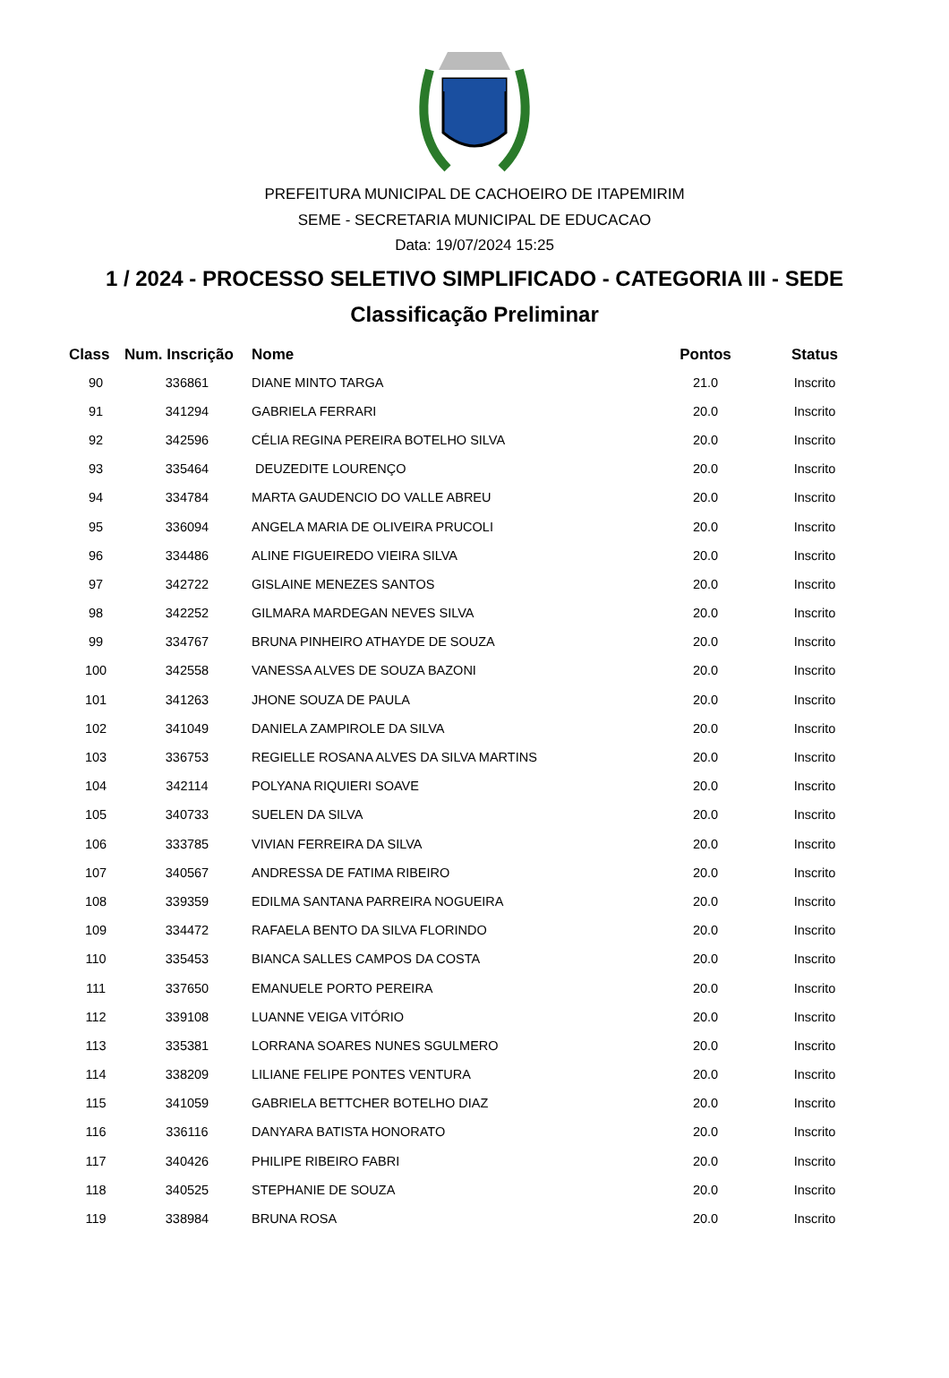PREFEITURA MUNICIPAL DE CACHOEIRO DE ITAPEMIRIM
SEME - SECRETARIA MUNICIPAL DE EDUCACAO
Data: 19/07/2024 15:25
1 / 2024 - PROCESSO SELETIVO SIMPLIFICADO - CATEGORIA III - SEDE
Classificação Preliminar
| Class | Num. Inscrição | Nome | Pontos | Status |
| --- | --- | --- | --- | --- |
| 90 | 336861 | DIANE MINTO TARGA | 21.0 | Inscrito |
| 91 | 341294 | GABRIELA FERRARI | 20.0 | Inscrito |
| 92 | 342596 | CÉLIA REGINA PEREIRA BOTELHO SILVA | 20.0 | Inscrito |
| 93 | 335464 | DEUZEDITE LOURENÇO | 20.0 | Inscrito |
| 94 | 334784 | MARTA GAUDENCIO DO VALLE ABREU | 20.0 | Inscrito |
| 95 | 336094 | ANGELA MARIA DE OLIVEIRA PRUCOLI | 20.0 | Inscrito |
| 96 | 334486 | ALINE FIGUEIREDO VIEIRA SILVA | 20.0 | Inscrito |
| 97 | 342722 | GISLAINE MENEZES SANTOS | 20.0 | Inscrito |
| 98 | 342252 | GILMARA MARDEGAN NEVES SILVA | 20.0 | Inscrito |
| 99 | 334767 | BRUNA PINHEIRO ATHAYDE DE SOUZA | 20.0 | Inscrito |
| 100 | 342558 | VANESSA ALVES DE SOUZA BAZONI | 20.0 | Inscrito |
| 101 | 341263 | JHONE SOUZA DE PAULA | 20.0 | Inscrito |
| 102 | 341049 | DANIELA ZAMPIROLE DA SILVA | 20.0 | Inscrito |
| 103 | 336753 | REGIELLE ROSANA ALVES DA SILVA MARTINS | 20.0 | Inscrito |
| 104 | 342114 | POLYANA RIQUIERI SOAVE | 20.0 | Inscrito |
| 105 | 340733 | SUELEN DA SILVA | 20.0 | Inscrito |
| 106 | 333785 | VIVIAN FERREIRA DA SILVA | 20.0 | Inscrito |
| 107 | 340567 | ANDRESSA DE FATIMA RIBEIRO | 20.0 | Inscrito |
| 108 | 339359 | EDILMA SANTANA PARREIRA NOGUEIRA | 20.0 | Inscrito |
| 109 | 334472 | RAFAELA BENTO DA SILVA FLORINDO | 20.0 | Inscrito |
| 110 | 335453 | BIANCA SALLES CAMPOS DA COSTA | 20.0 | Inscrito |
| 111 | 337650 | EMANUELE PORTO PEREIRA | 20.0 | Inscrito |
| 112 | 339108 | LUANNE VEIGA VITÓRIO | 20.0 | Inscrito |
| 113 | 335381 | LORRANA SOARES NUNES SGULMERO | 20.0 | Inscrito |
| 114 | 338209 | LILIANE FELIPE PONTES VENTURA | 20.0 | Inscrito |
| 115 | 341059 | GABRIELA BETTCHER BOTELHO DIAZ | 20.0 | Inscrito |
| 116 | 336116 | DANYARA BATISTA HONORATO | 20.0 | Inscrito |
| 117 | 340426 | PHILIPE RIBEIRO FABRI | 20.0 | Inscrito |
| 118 | 340525 | STEPHANIE DE SOUZA | 20.0 | Inscrito |
| 119 | 338984 | BRUNA ROSA | 20.0 | Inscrito |